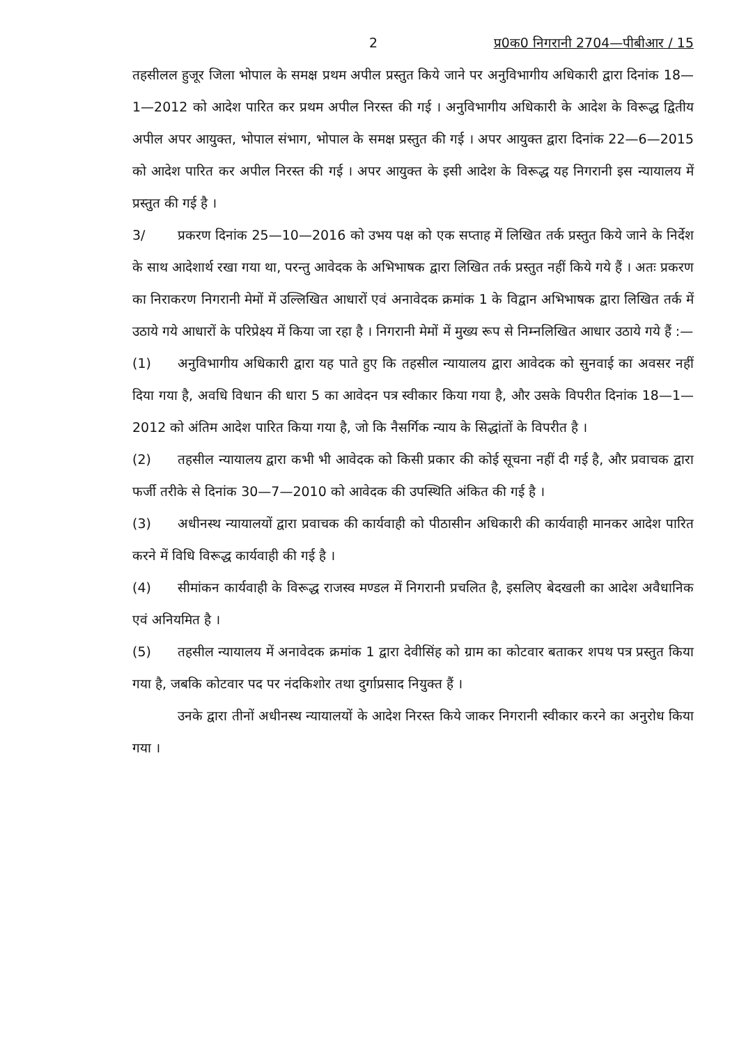2 प्र0क0 निगरानी 2704—पीबीआर / 15
तहसीलल हुजूर जिला भोपाल के समक्ष प्रथम अपील प्रस्तुत किये जाने पर अनुविभागीय अधिकारी द्वारा दिनांक 18—1—2012 को आदेश पारित कर प्रथम अपील निरस्त की गई । अनुविभागीय अधिकारी के आदेश के विरूद्ध द्वितीय अपील अपर आयुक्त, भोपाल संभाग, भोपाल के समक्ष प्रस्तुत की गई । अपर आयुक्त द्वारा दिनांक 22—6—2015 को आदेश पारित कर अपील निरस्त की गई । अपर आयुक्त के इसी आदेश के विरूद्ध यह निगरानी इस न्यायालय में प्रस्तुत की गई है ।
3/ प्रकरण दिनांक 25—10—2016 को उभय पक्ष को एक सप्ताह में लिखित तर्क प्रस्तुत किये जाने के निर्देश के साथ आदेशार्थ रखा गया था, परन्तु आवेदक के अभिभाषक द्वारा लिखित तर्क प्रस्तुत नहीं किये गये हैं । अतः प्रकरण का निराकरण निगरानी मेमों में उल्लिखित आधारों एवं अनावेदक क्रमांक 1 के विद्वान अभिभाषक द्वारा लिखित तर्क में उठाये गये आधारों के परिप्रेक्ष्य में किया जा रहा है । निगरानी मेमों में मुख्य रूप से निम्नलिखित आधार उठाये गये हैं :—
(1) अनुविभागीय अधिकारी द्वारा यह पाते हुए कि तहसील न्यायालय द्वारा आवेदक को सुनवाई का अवसर नहीं दिया गया है, अवधि विधान की धारा 5 का आवेदन पत्र स्वीकार किया गया है, और उसके विपरीत दिनांक 18—1—2012 को अंतिम आदेश पारित किया गया है, जो कि नैसर्गिक न्याय के सिद्धांतों के विपरीत है ।
(2) तहसील न्यायालय द्वारा कभी भी आवेदक को किसी प्रकार की कोई सूचना नहीं दी गई है, और प्रवाचक द्वारा फर्जी तरीके से दिनांक 30—7—2010 को आवेदक की उपस्थिति अंकित की गई है ।
(3) अधीनस्थ न्यायालयों द्वारा प्रवाचक की कार्यवाही को पीठासीन अधिकारी की कार्यवाही मानकर आदेश पारित करने में विधि विरूद्ध कार्यवाही की गई है ।
(4) सीमांकन कार्यवाही के विरूद्ध राजस्व मण्डल में निगरानी प्रचलित है, इसलिए बेदखली का आदेश अवैधानिक एवं अनियमित है ।
(5) तहसील न्यायालय में अनावेदक क्रमांक 1 द्वारा देवीसिंह को ग्राम का कोटवार बताकर शपथ पत्र प्रस्तुत किया गया है, जबकि कोटवार पद पर नंदकिशोर तथा दुर्गाप्रसाद नियुक्त हैं ।
उनके द्वारा तीनों अधीनस्थ न्यायालयों के आदेश निरस्त किये जाकर निगरानी स्वीकार करने का अनुरोध किया गया ।